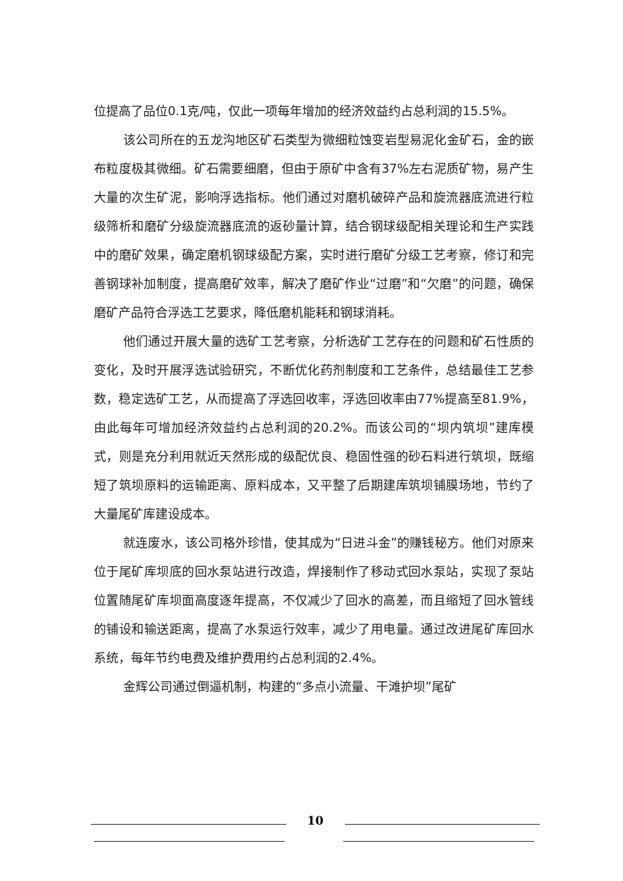位提高了品位0.1克/吨，仅此一项每年增加的经济效益约占总利润的15.5%。
该公司所在的五龙沟地区矿石类型为微细粒蚀变岩型易泥化金矿石，金的嵌布粒度极其微细。矿石需要细磨，但由于原矿中含有37%左右泥质矿物，易产生大量的次生矿泥，影响浮选指标。他们通过对磨机破碎产品和旋流器底流进行粒级筛析和磨矿分级旋流器底流的返砂量计算，结合钢球级配相关理论和生产实践中的磨矿效果，确定磨机钢球级配方案，实时进行磨矿分级工艺考察，修订和完善钢球补加制度，提高磨矿效率，解决了磨矿作业“过磨”和“欠磨”的问题，确保磨矿产品符合浮选工艺要求，降低磨机能耗和钢球消耗。
他们通过开展大量的选矿工艺考察，分析选矿工艺存在的问题和矿石性质的变化，及时开展浮选试验研究，不断优化药剂制度和工艺条件，总结最佳工艺参数，稳定选矿工艺，从而提高了浮选回收率，浮选回收率由77%提高至81.9%，由此每年可增加经济效益约占总利润的20.2%。而该公司的“坝内筑坝”建库模式，则是充分利用就近天然形成的级配优良、稳固性强的砂石料进行筑坝，既缩短了筑坝原料的运输距离、原料成本，又平整了后期建库筑坝铺膜场地，节约了大量尾矿库建设成本。
就连废水，该公司格外珍惜，使其成为“日进斗金”的赚钱秘方。他们对原来位于尾矿库坝底的回水泵站进行改造，焊接制作了移动式回水泵站，实现了泵站位置随尾矿库坝面高度逐年提高，不仅减少了回水的高差，而且缩短了回水管线的铺设和输送距离，提高了水泵运行效率，减少了用电量。通过改进尾矿库回水系统，每年节约电费及维护费用约占总利润的2.4%。
金辉公司通过倒逼机制，构建的“多点小流量、干滩护坝”尾矿
10